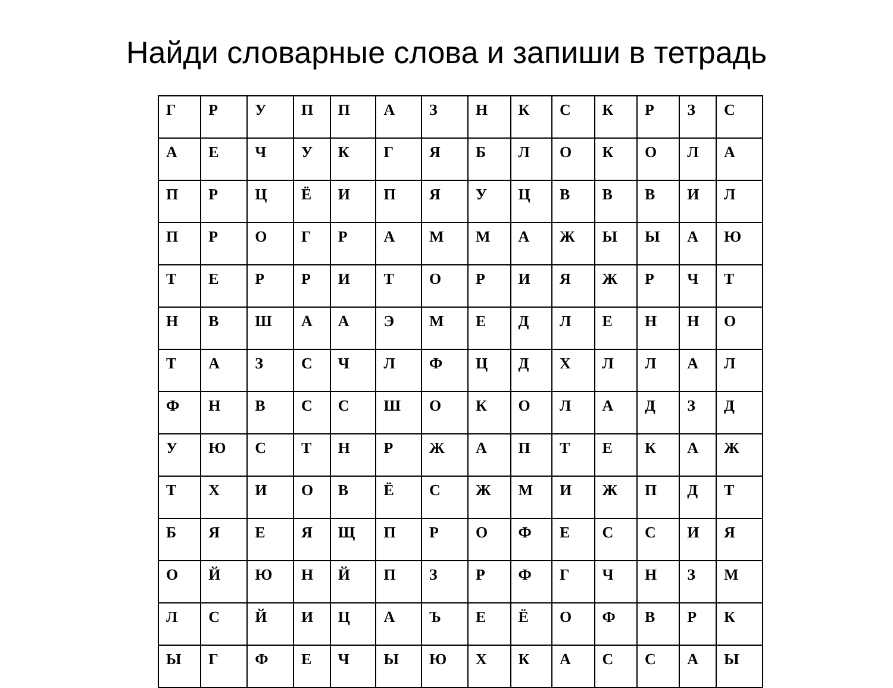Найди словарные слова и запиши в тетрадь
| Г | Р | У | П | П | А | З | Н | К | С | К | Р | З | С |
| А | Е | Ч | У | К | Г | Я | Б | Л | О | К | О | Л | А |
| П | Р | Ц | Ё | И | П | Я | У | Ц | В | В | В | И | Л |
| П | Р | О | Г | Р | А | М | М | А | Ж | Ы | Ы | А | Ю |
| Т | Е | Р | Р | И | Т | О | Р | И | Я | Ж | Р | Ч | Т |
| Н | В | Ш | А | А | Э | М | Е | Д | Л | Е | Н | Н | О |
| Т | А | З | С | Ч | Л | Ф | Ц | Д | Х | Л | Л | А | Л |
| Ф | Н | В | С | С | Ш | О | К | О | Л | А | Д | З | Д |
| У | Ю | С | Т | Н | Р | Ж | А | П | Т | Е | К | А | Ж |
| Т | Х | И | О | В | Ё | С | Ж | М | И | Ж | П | Д | Т |
| Б | Я | Е | Я | Щ | П | Р | О | Ф | Е | С | С | И | Я |
| О | Й | Ю | Н | Й | П | З | Р | Ф | Г | Ч | Н | З | М |
| Л | С | Й | И | Ц | А | Ъ | Е | Ё | О | Ф | В | Р | К |
| Ы | Г | Ф | Е | Ч | Ы | Ю | Х | К | А | С | С | А | Ы |